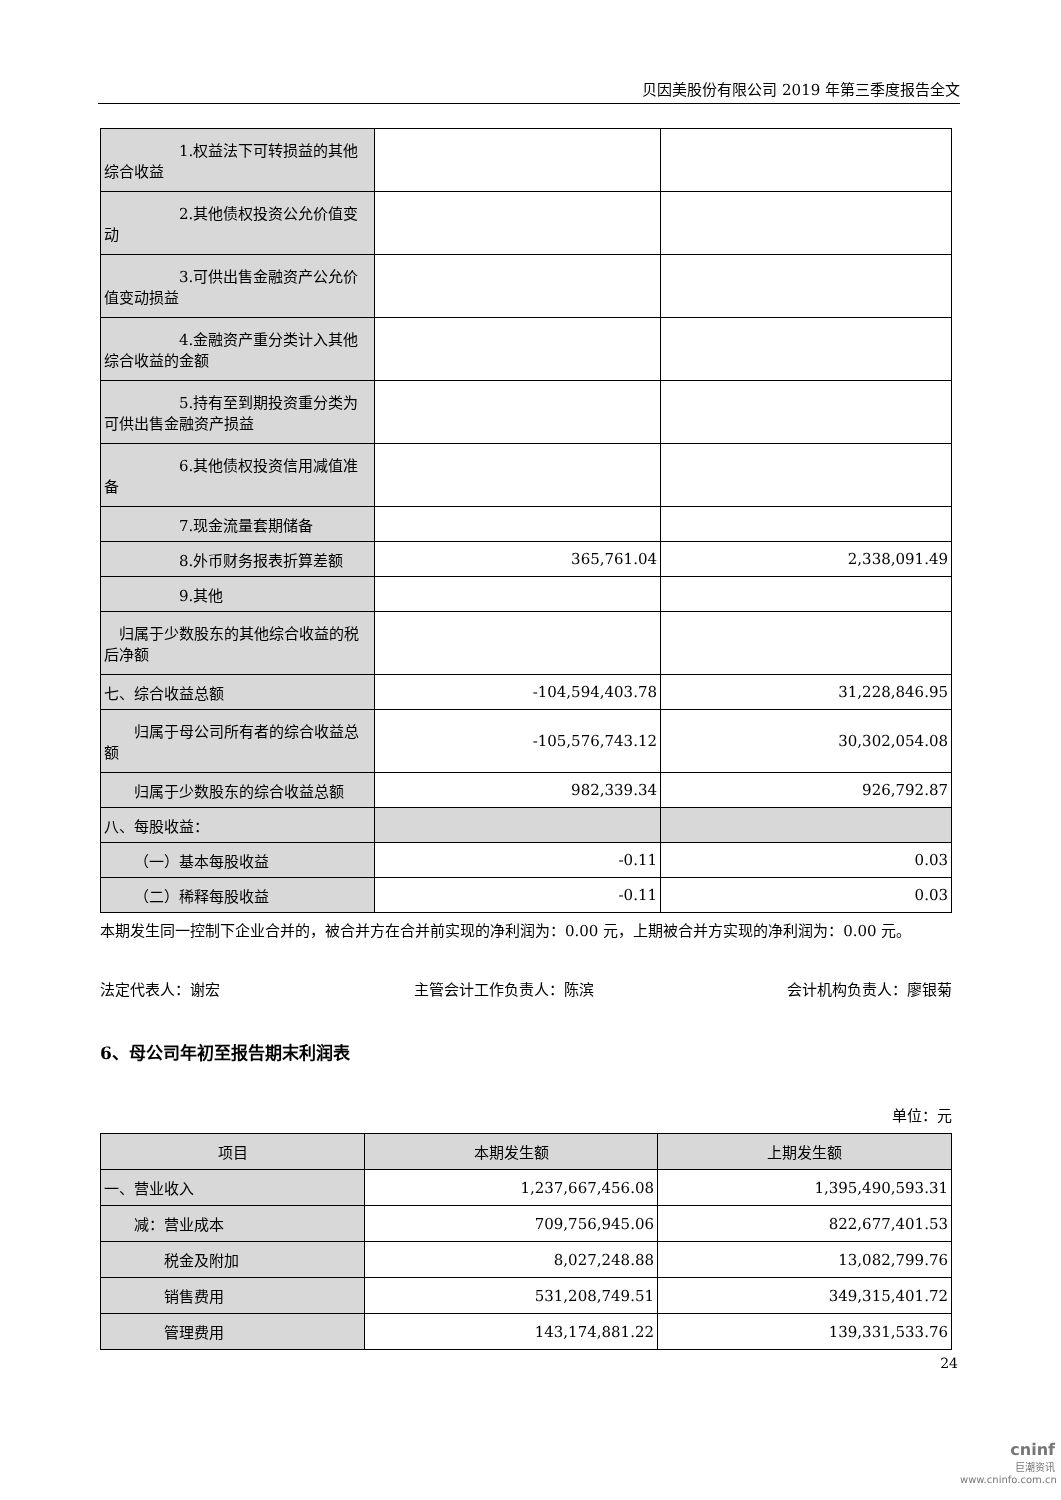贝因美股份有限公司 2019 年第三季度报告全文
| 1.权益法下可转损益的其他综合收益 | | |
| 2.其他债权投资公允价值变动 | | |
| 3.可供出售金融资产公允价值变动损益 | | |
| 4.金融资产重分类计入其他综合收益的金额 | | |
| 5.持有至到期投资重分类为可供出售金融资产损益 | | |
| 6.其他债权投资信用减值准备 | | |
| 7.现金流量套期储备 | | |
| 8.外币财务报表折算差额 | 365,761.04 | 2,338,091.49 |
| 9.其他 | | |
| 归属于少数股东的其他综合收益的税后净额 | | |
| 七、综合收益总额 | -104,594,403.78 | 31,228,846.95 |
| 归属于母公司所有者的综合收益总额 | -105,576,743.12 | 30,302,054.08 |
| 归属于少数股东的综合收益总额 | 982,339.34 | 926,792.87 |
| 八、每股收益： | | |
| （一）基本每股收益 | -0.11 | 0.03 |
| （二）稀释每股收益 | -0.11 | 0.03 |
本期发生同一控制下企业合并的，被合并方在合并前实现的净利润为：0.00 元，上期被合并方实现的净利润为：0.00 元。
法定代表人：谢宏 主管会计工作负责人：陈滨 会计机构负责人：廖银菊
6、母公司年初至报告期末利润表
单位：元
| 项目 | 本期发生额 | 上期发生额 |
| --- | --- | --- |
| 一、营业收入 | 1,237,667,456.08 | 1,395,490,593.31 |
| 减：营业成本 | 709,756,945.06 | 822,677,401.53 |
| 税金及附加 | 8,027,248.88 | 13,082,799.76 |
| 销售费用 | 531,208,749.51 | 349,315,401.72 |
| 管理费用 | 143,174,881.22 | 139,331,533.76 |
24
cninf
巨潮资讯
www.cninfo.com.cn